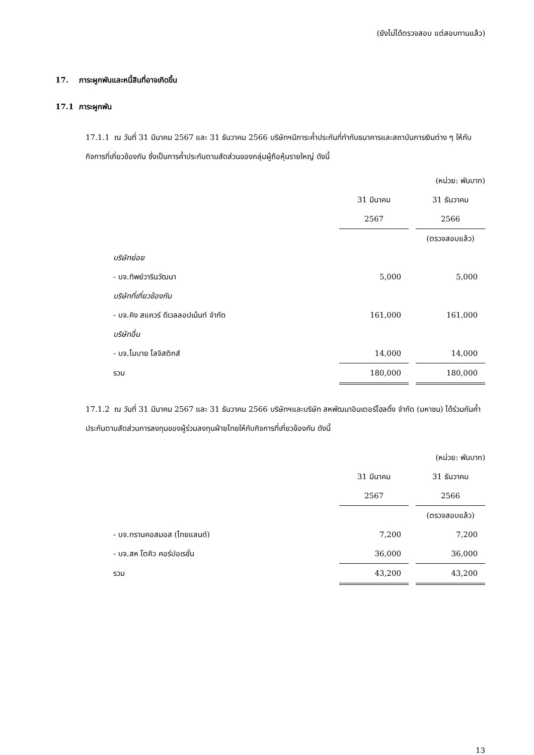(ยังไม่ได้ตรวจสอบ แต่สอบทานแล้ว)
17. ภาระผูกพันและหนี้สินที่อาจเกิดขึ้น
17.1 ภาระผูกพัน
17.1.1 ณ วันที่ 31 มีนาคม 2567 และ 31 ธันวาคม 2566 บริษัทฯมีภาระค้ำประกันที่ทำกับธนาคารและสถาบันการเงินต่าง ๆ ให้กับกิจการที่เกี่ยวข้องกัน ซึ่งเป็นการค้ำประกันตามสัดส่วนของกลุ่มผู้ถือหุ้นรายใหญ่ ดังนี้
| | (หน่วย: พันบาท) | | |
| | 31 มีนาคม | | 31 ธันวาคม |
| | 2567 | | 2566 |
| | | | (ตรวจสอบแล้ว) |
| บริษัทย่อย | | | |
| - บจ.ทิพย์วารินวัฒนา | 5,000 | | 5,000 |
| บริษัทที่เกี่ยวข้องกัน | | | |
| - บจ.คิง สแควร์ ดีเวลลอปเม้นท์ จำกัด | 161,000 | | 161,000 |
| บริษัทอื่น | | | |
| - บจ.โมบาย โลจิสติกส์ | 14,000 | | 14,000 |
| รวม | 180,000 | | 180,000 |
17.1.2 ณ วันที่ 31 มีนาคม 2567 และ 31 ธันวาคม 2566 บริษัทฯและบริษัท สหพัฒนาอินเตอร์โฮลดิ้ง จำกัด (มหาชน) ได้ร่วมกันค้ำประกันตามสัดส่วนการลงทุนของผู้ร่วมลงทุนฝ่ายไทยให้กับกิจการที่เกี่ยวข้องกัน ดังนี้
| | (หน่วย: พันบาท) | | |
| | 31 มีนาคม | | 31 ธันวาคม |
| | 2567 | | 2566 |
| | | | (ตรวจสอบแล้ว) |
| - บจ.ทรานคอสมอส (ไทยแลนด์) | 7,200 | | 7,200 |
| - บจ.สห โตคิว คอร์ปอเรชั่น | 36,000 | | 36,000 |
| รวม | 43,200 | | 43,200 |
13